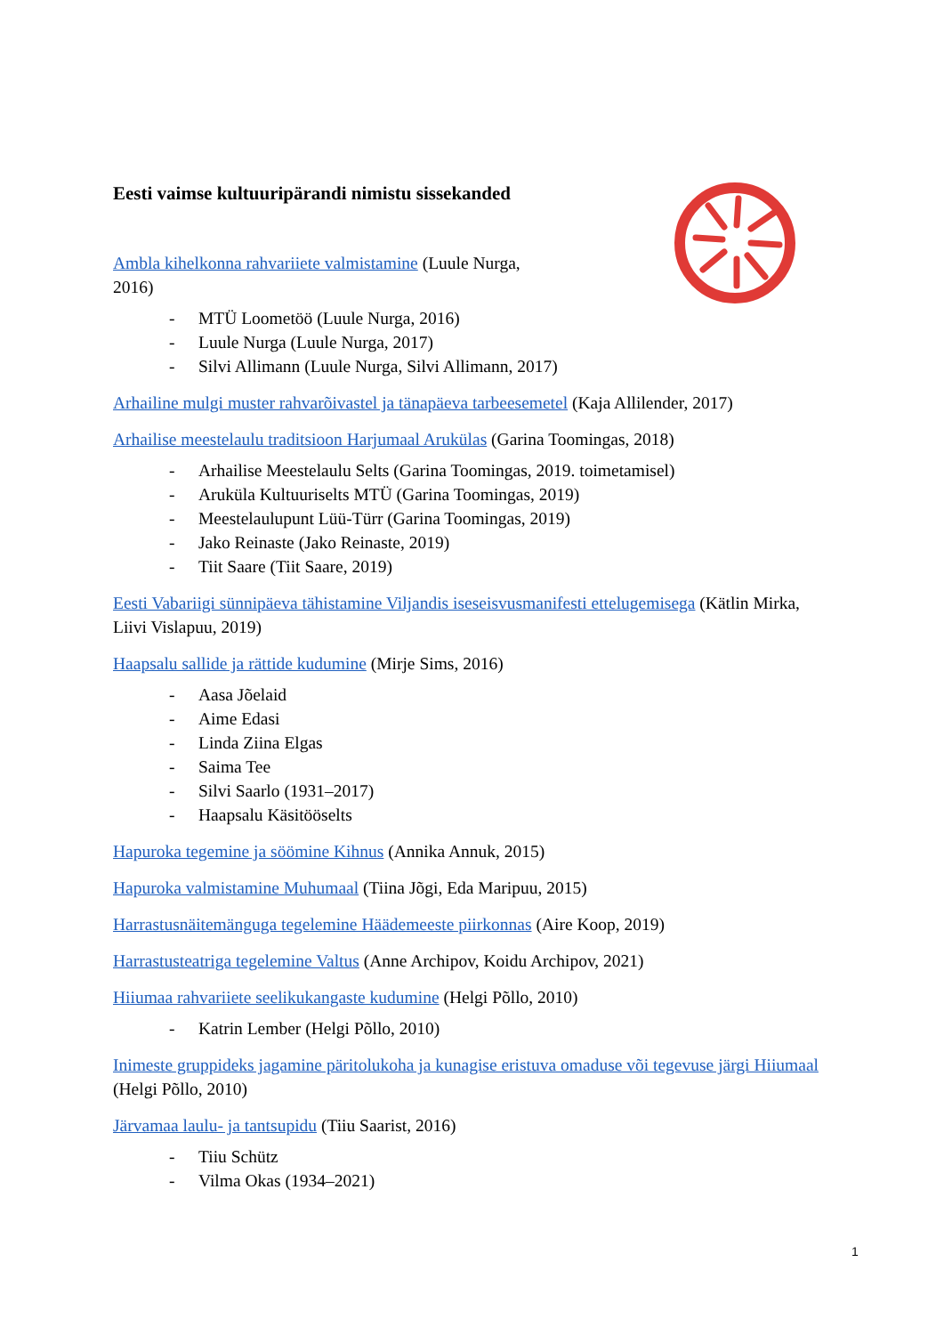Eesti vaimse kultuuripärandi nimistu sissekanded
Ambla kihelkonna rahvariiete valmistamine (Luule Nurga,
2016)
- MTÜ Loometöö (Luule Nurga, 2016)
- Luule Nurga (Luule Nurga, 2017)
- Silvi Allimann (Luule Nurga, Silvi Allimann, 2017)
Arhailine mulgi muster rahvarõivastel ja tänapäeva tarbeesemetel (Kaja Allilender, 2017)
Arhailise meestelaulu traditsioon Harjumaal Arukülas (Garina Toomingas, 2018)
- Arhailise Meestelaulu Selts (Garina Toomingas, 2019. toimetamisel)
- Aruküla Kultuuriselts MTÜ (Garina Toomingas, 2019)
- Meestelaulupunt Lüü-Türr (Garina Toomingas, 2019)
- Jako Reinaste (Jako Reinaste, 2019)
- Tiit Saare (Tiit Saare, 2019)
Eesti Vabariigi sünnipäeva tähistamine Viljandis iseseisvusmanifesti ettelugemisega (Kätlin Mirka, Liivi Vislapuu, 2019)
Haapsalu sallide ja rättide kudumine (Mirje Sims, 2016)
- Aasa Jõelaid
- Aime Edasi
- Linda Ziina Elgas
- Saima Tee
- Silvi Saarlo (1931–2017)
- Haapsalu Käsitööselts
Hapuroka tegemine ja söömine Kihnus (Annika Annuk, 2015)
Hapuroka valmistamine Muhumaal (Tiina Jõgi, Eda Maripuu, 2015)
Harrastusnäitemänguga tegelemine Häädemeeste piirkonnas (Aire Koop, 2019)
Harrastusteatriga tegelemine Valtus (Anne Archipov, Koidu Archipov, 2021)
Hiiumaa rahvariiete seelikukangaste kudumine (Helgi Põllo, 2010)
- Katrin Lember (Helgi Põllo, 2010)
Inimeste gruppideks jagamine päritolukoha ja kunagise eristuva omaduse või tegevuse järgi Hiiumaal (Helgi Põllo, 2010)
Järvamaa laulu- ja tantsupidu (Tiiu Saarist, 2016)
- Tiiu Schütz
- Vilma Okas (1934–2021)
1